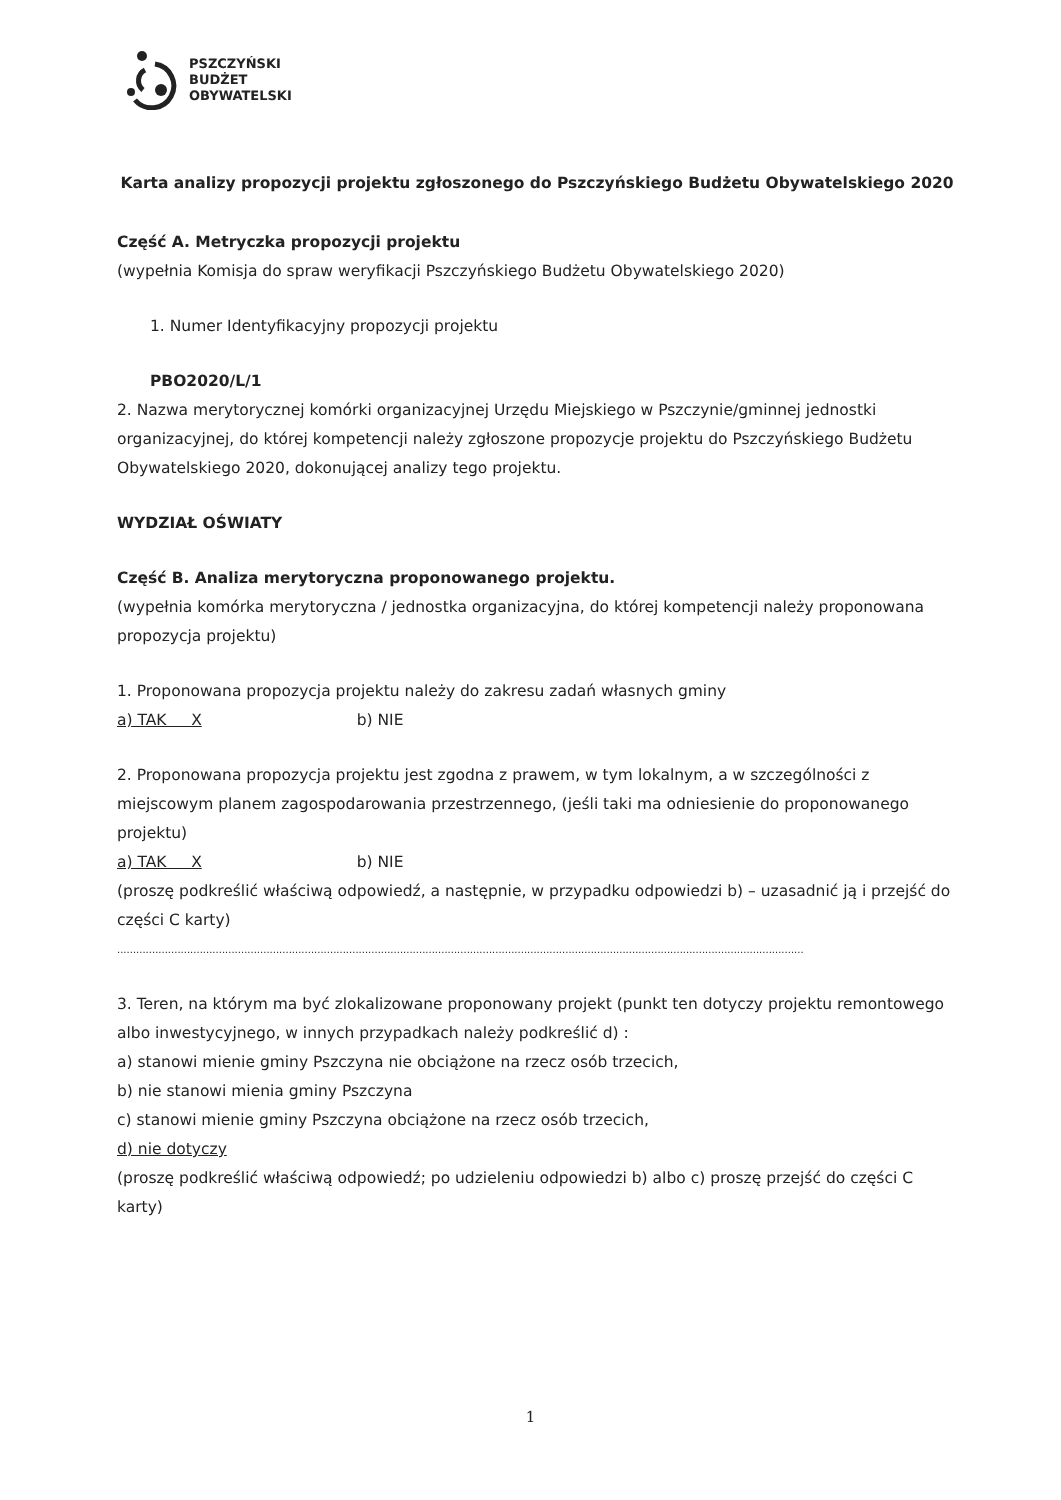PSZCZYŃSKI
BUDŻET
OBYWATELSKI
Karta analizy propozycji projektu zgłoszonego do Pszczyńskiego Budżetu Obywatelskiego 2020
Część A. Metryczka propozycji projektu
(wypełnia Komisja do spraw weryfikacji Pszczyńskiego Budżetu Obywatelskiego 2020)
1. Numer Identyfikacyjny propozycji projektu
PBO2020/L/1
2. Nazwa merytorycznej komórki organizacyjnej Urzędu Miejskiego w Pszczynie/gminnej jednostki organizacyjnej, do której kompetencji należy zgłoszone propozycje projektu do Pszczyńskiego Budżetu Obywatelskiego 2020, dokonującej analizy tego projektu.
WYDZIAŁ OŚWIATY
Część B. Analiza merytoryczna proponowanego projektu.
(wypełnia komórka merytoryczna / jednostka organizacyjna, do której kompetencji należy proponowana propozycja projektu)
1. Proponowana propozycja projektu należy do zakresu zadań własnych gminy
a) TAK X b) NIE
2. Proponowana propozycja projektu jest zgodna z prawem, w tym lokalnym, a w szczególności z miejscowym planem zagospodarowania przestrzennego, (jeśli taki ma odniesienie do proponowanego projektu)
a) TAK X b) NIE
(proszę podkreślić właściwą odpowiedź, a następnie, w przypadku odpowiedzi b) – uzasadnić ją i przejść do części C karty)
........................................................................................................................................................................................................................
3. Teren, na którym ma być zlokalizowane proponowany projekt (punkt ten dotyczy projektu remontowego albo inwestycyjnego, w innych przypadkach należy podkreślić d) :
a) stanowi mienie gminy Pszczyna nie obciążone na rzecz osób trzecich,
b) nie stanowi mienia gminy Pszczyna
c) stanowi mienie gminy Pszczyna obciążone na rzecz osób trzecich,
d) nie dotyczy
(proszę podkreślić właściwą odpowiedź; po udzieleniu odpowiedzi b) albo c) proszę przejść do części C karty)
1